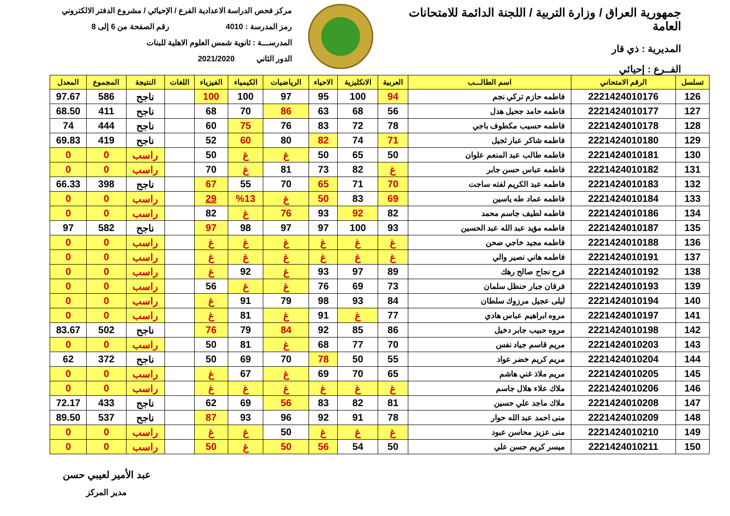جمهورية العراق / وزارة التربية / اللجنة الدائمة للامتحانات العامة
المديرية : ذي قار
الفــرع : إحيائي
مركز فحص الدراسة الاعدادية الفرع / الإحيائي / مشروع الدفتر الالكتروني
رمز المدرسة : 4010 رقم الصفحة من 6 إلى 8
المدرســـة : ثانوية شمس العلوم الاهلية للبنات
الدور الثاني 2021/2020
| تسلسل | الرقم الامتحاني | اسم الطالـــب | العربية | الانكليزية | الاحياء | الرياضيات | الكيمياء | الفيزياء | اللغات | النتيجة | المجموع | المعدل |
| --- | --- | --- | --- | --- | --- | --- | --- | --- | --- | --- | --- | --- |
| 126 | 2221424010176 | فاطمه حازم تركي نجم | 94 | 100 | 95 | 97 | 100 | 100 | | ناجح | 586 | 97.67 |
| 127 | 2221424010177 | فاطمه حامد جحيل هدل | 56 | 68 | 63 | 86 | 70 | 68 | | ناجح | 411 | 68.50 |
| 128 | 2221424010178 | فاطمه حسيب مكطوف باجي | 78 | 72 | 83 | 76 | 75 | 60 | | ناجح | 444 | 74 |
| 129 | 2221424010180 | فاطمه شاكر عبار ثجيل | 71 | 74 | 82 | 80 | 60 | 52 | | ناجح | 419 | 69.83 |
| 130 | 2221424010181 | فاطمه طالب عبد المنعم علوان | 50 | 65 | 50 | غ | غ | 50 | | راسب | 0 | 0 |
| 131 | 2221424010182 | فاطمه عباس حسن جابر | غ | 82 | 73 | 81 | غ | 70 | | راسب | 0 | 0 |
| 132 | 2221424010183 | فاطمه عبد الكريم لفته ساجت | 70 | 71 | 65 | 70 | 55 | 67 | | ناجح | 398 | 66.33 |
| 133 | 2221424010184 | فاطمه عماد طه ياسين | 69 | 83 | 50 | غ | %13 | 29 | | راسب | 0 | 0 |
| 134 | 2221424010186 | فاطمه لطيف جاسم محمد | 82 | 92 | 93 | 76 | غ | 82 | | راسب | 0 | 0 |
| 135 | 2221424010187 | فاطمه مؤيد عبد الله عبد الحسين | 93 | 100 | 97 | 97 | 98 | 97 | | ناجح | 582 | 97 |
| 136 | 2221424010188 | فاطمه مجيد خاجي صحن | غ | غ | غ | غ | غ | غ | | راسب | 0 | 0 |
| 137 | 2221424010191 | فاطمه هاني نصير والي | غ | غ | غ | غ | غ | غ | | راسب | 0 | 0 |
| 138 | 2221424010192 | فرح نجاح صالح رهك | 89 | 97 | 93 | غ | 92 | غ | | راسب | 0 | 0 |
| 139 | 2221424010193 | فرقان جبار حنظل سلمان | 73 | 69 | 76 | غ | غ | 56 | | راسب | 0 | 0 |
| 140 | 2221424010194 | ليلى عجيل مرزوك سلطان | 84 | 93 | 98 | 79 | 91 | غ | | راسب | 0 | 0 |
| 141 | 2221424010197 | مروه ابراهيم عباس هادي | 77 | غ | 91 | غ | 81 | غ | | راسب | 0 | 0 |
| 142 | 2221424010198 | مروه حبيب جابر دخيل | 86 | 85 | 92 | 84 | 79 | 76 | | ناجح | 502 | 83.67 |
| 143 | 2221424010203 | مريم قاسم جياد نفس | 70 | 77 | 68 | غ | 81 | 50 | | راسب | 0 | 0 |
| 144 | 2221424010204 | مريم كريم خضر عواد | 55 | 50 | 78 | 70 | 69 | 50 | | ناجح | 372 | 62 |
| 145 | 2221424010205 | مريم ملاذ غني هاشم | 65 | 70 | 69 | غ | 67 | غ | | راسب | 0 | 0 |
| 146 | 2221424010206 | ملاك علاء هلال جاسم | غ | غ | غ | غ | غ | غ | | راسب | 0 | 0 |
| 147 | 2221424010208 | ملاك ماجد علي حسين | 81 | 82 | 83 | 56 | 69 | 62 | | ناجح | 433 | 72.17 |
| 148 | 2221424010209 | منى احمد عبد الله حوار | 78 | 91 | 92 | 96 | 93 | 87 | | ناجح | 537 | 89.50 |
| 149 | 2221424010210 | منى عزيز محاسن عبود | غ | غ | غ | 50 | غ | غ | | راسب | 0 | 0 |
| 150 | 2221424010211 | ميسر كريم حسن علي | 50 | 54 | 56 | 50 | غ | 50 | | راسب | 0 | 0 |
عبد الأمير لعيبي حسن
مدير المركز